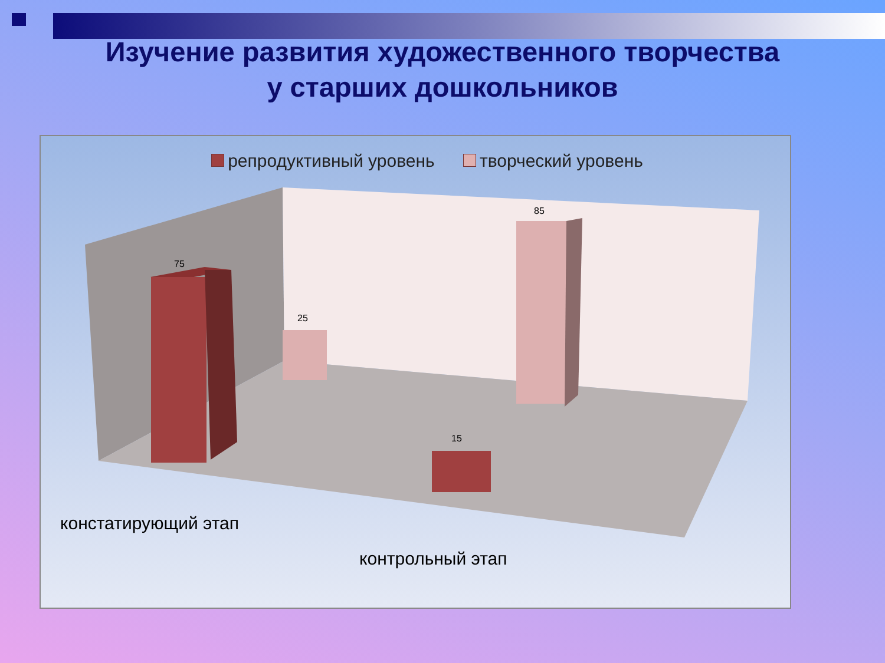Изучение развития художественного творчества
у старших дошкольников
репродуктивный уровень творческий уровень
75
25
15
85
констатирующий этап
контрольный этап